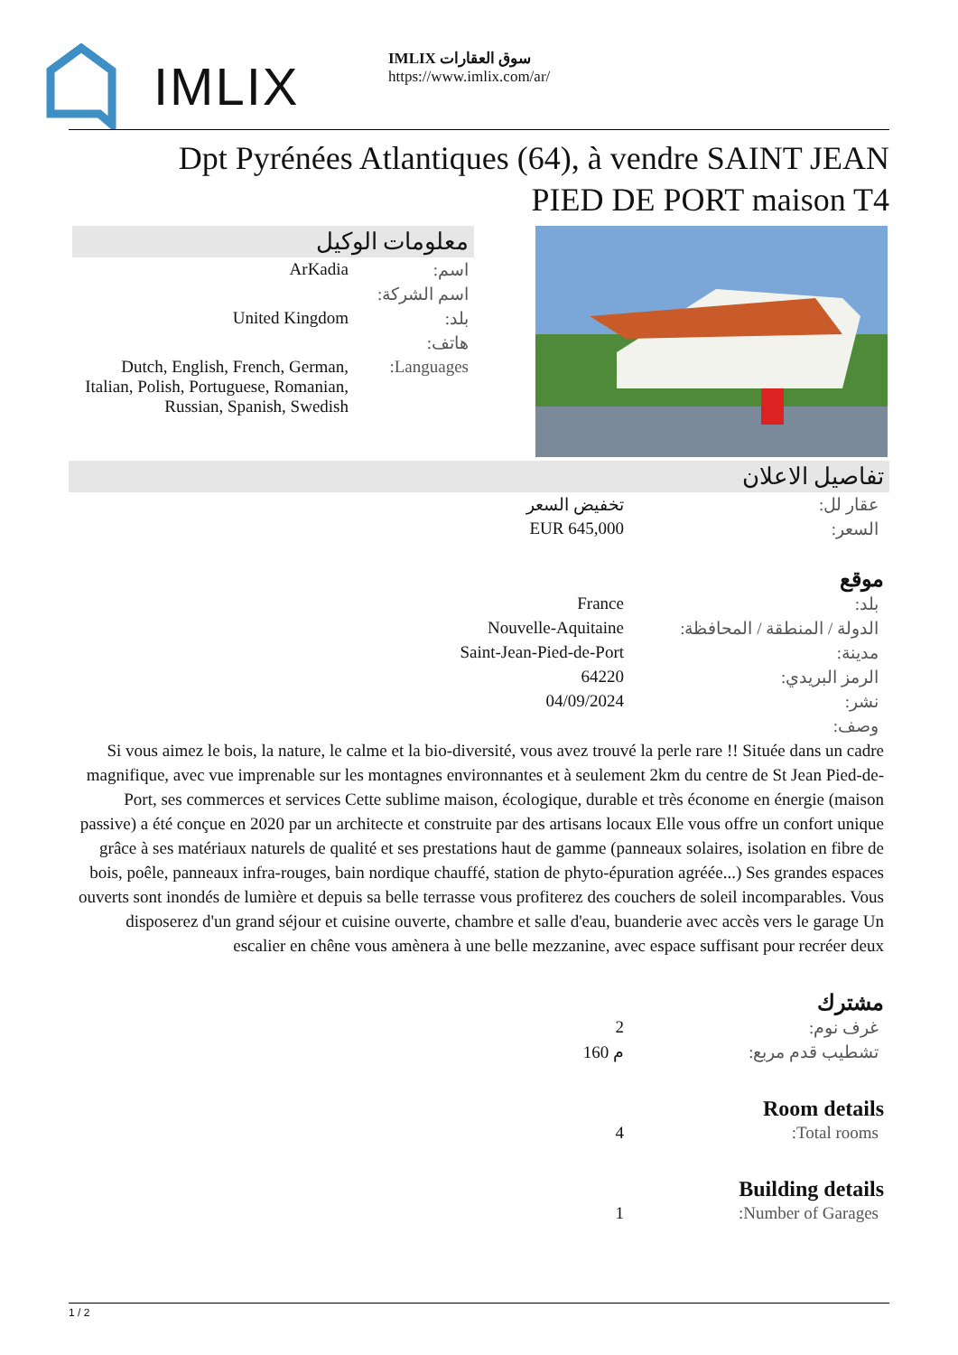IMLIX
IMLIX سوق العقارات
https://www.imlix.com/ar/
Dpt Pyrénées Atlantiques (64), à vendre SAINT JEAN PIED DE PORT maison T4
معلومات الوكيل
| ArKadia | اسم: |
| | اسم الشركة: |
| United Kingdom | بلد: |
| | هاتف: |
| Dutch, English, French, German, Italian, Polish, Portuguese, Romanian, Russian, Spanish, Swedish | Languages: |
تفاصيل الاعلان
| تخفيض السعر | عقار لل: |
| EUR 645,000 | السعر: |
موقع
| France | بلد: |
| Nouvelle-Aquitaine | الدولة / المنطقة / المحافظة: |
| Saint-Jean-Pied-de-Port | مدينة: |
| 64220 | الرمز البريدي: |
| 04/09/2024 | نشر: |
| | وصف: |
Si vous aimez le bois, la nature, le calme et la bio-diversité, vous avez trouvé la perle rare !! Située dans un cadre magnifique, avec vue imprenable sur les montagnes environnantes et à seulement 2km du centre de St Jean Pied-de-Port, ses commerces et services Cette sublime maison, écologique, durable et très économe en énergie (maison passive) a été conçue en 2020 par un architecte et construite par des artisans locaux Elle vous offre un confort unique grâce à ses matériaux naturels de qualité et ses prestations haut de gamme (panneaux solaires, isolation en fibre de bois, poêle, panneaux infra-rouges, bain nordique chauffé, station de phyto-épuration agréée...) Ses grandes espaces ouverts sont inondés de lumière et depuis sa belle terrasse vous profiterez des couchers de soleil incomparables. Vous disposerez d'un grand séjour et cuisine ouverte, chambre et salle d'eau, buanderie avec accès vers le garage Un escalier en chêne vous amènera à une belle mezzanine, avec espace suffisant pour recréer deux
مشترك
| 2 | غرف نوم: |
| 160 م | تشطيب قدم مربع: |
Room details
| 4 | Total rooms: |
Building details
| 1 | Number of Garages: |
1 / 2